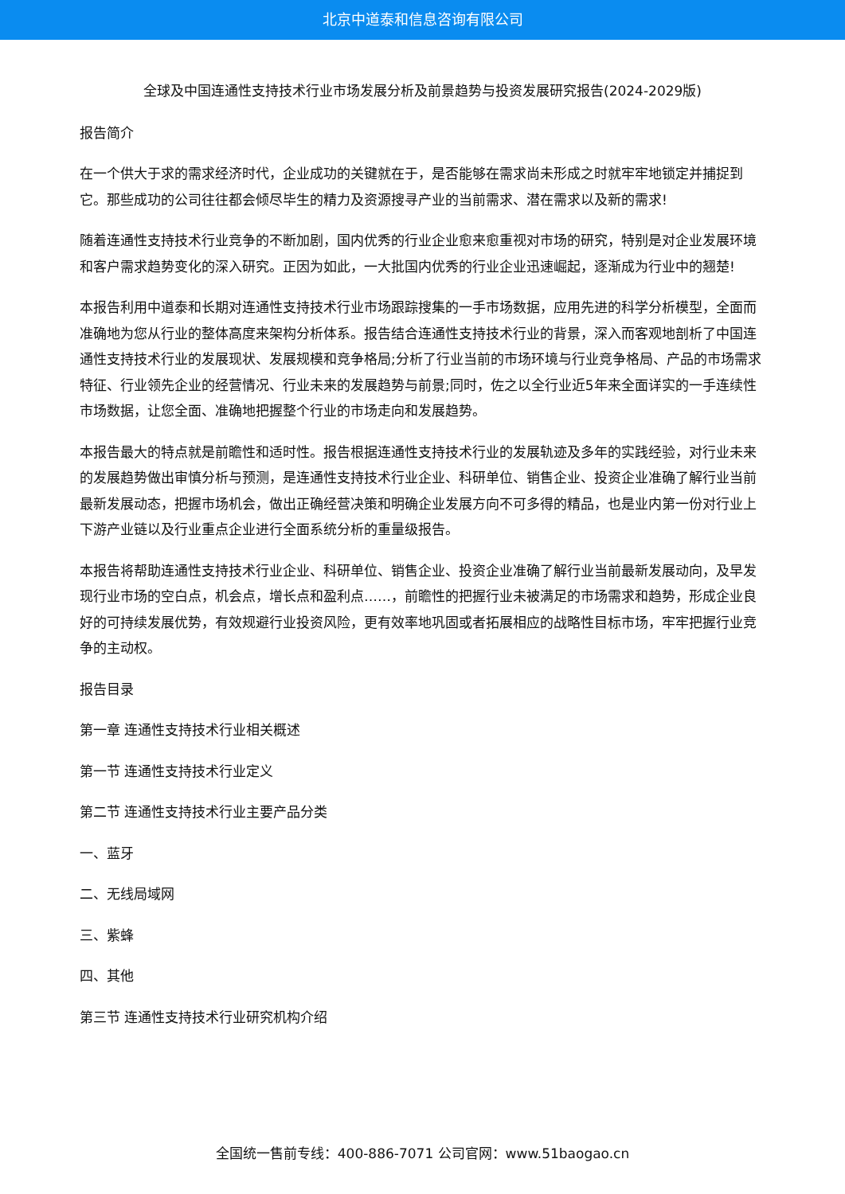北京中道泰和信息咨询有限公司
全球及中国连通性支持技术行业市场发展分析及前景趋势与投资发展研究报告(2024-2029版)
报告简介
在一个供大于求的需求经济时代，企业成功的关键就在于，是否能够在需求尚未形成之时就牢牢地锁定并捕捉到它。那些成功的公司往往都会倾尽毕生的精力及资源搜寻产业的当前需求、潜在需求以及新的需求!
随着连通性支持技术行业竞争的不断加剧，国内优秀的行业企业愈来愈重视对市场的研究，特别是对企业发展环境和客户需求趋势变化的深入研究。正因为如此，一大批国内优秀的行业企业迅速崛起，逐渐成为行业中的翘楚!
本报告利用中道泰和长期对连通性支持技术行业市场跟踪搜集的一手市场数据，应用先进的科学分析模型，全面而准确地为您从行业的整体高度来架构分析体系。报告结合连通性支持技术行业的背景，深入而客观地剖析了中国连通性支持技术行业的发展现状、发展规模和竞争格局;分析了行业当前的市场环境与行业竞争格局、产品的市场需求特征、行业领先企业的经营情况、行业未来的发展趋势与前景;同时，佐之以全行业近5年来全面详实的一手连续性市场数据，让您全面、准确地把握整个行业的市场走向和发展趋势。
本报告最大的特点就是前瞻性和适时性。报告根据连通性支持技术行业的发展轨迹及多年的实践经验，对行业未来的发展趋势做出审慎分析与预测，是连通性支持技术行业企业、科研单位、销售企业、投资企业准确了解行业当前最新发展动态，把握市场机会，做出正确经营决策和明确企业发展方向不可多得的精品，也是业内第一份对行业上下游产业链以及行业重点企业进行全面系统分析的重量级报告。
本报告将帮助连通性支持技术行业企业、科研单位、销售企业、投资企业准确了解行业当前最新发展动向，及早发现行业市场的空白点，机会点，增长点和盈利点……，前瞻性的把握行业未被满足的市场需求和趋势，形成企业良好的可持续发展优势，有效规避行业投资风险，更有效率地巩固或者拓展相应的战略性目标市场，牢牢把握行业竞争的主动权。
报告目录
第一章 连通性支持技术行业相关概述
第一节 连通性支持技术行业定义
第二节 连通性支持技术行业主要产品分类
一、蓝牙
二、无线局域网
三、紫蜂
四、其他
第三节 连通性支持技术行业研究机构介绍
全国统一售前专线：400-886-7071 公司官网：www.51baogao.cn